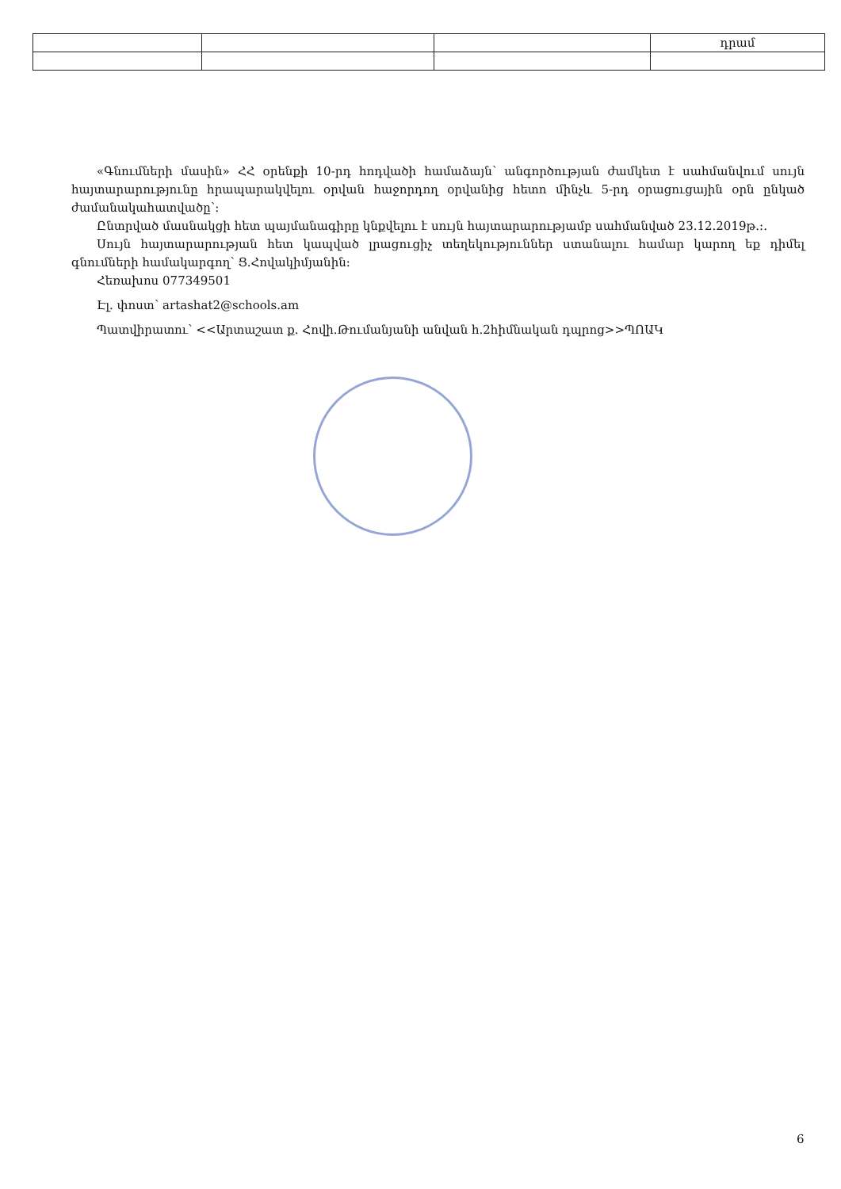| | | | դրամ |
«Գնումների մասին» ՀՀ օրենքի 10-րդ հոդվածի համաձայն՝ անգործության ժամկետ է սահմանվում սույն հայտարարությունը հրապարակվելու օրվան հաջորդող օրվանից հետո մինչև 5-րդ օրացուցային օրն ընկած ժամանակահատվածը՝։
Ընտրված մասնակցի հետ պայմանագիրը կնքվելու է սույն հայտարարությամբ սահմանված 23.12.2019թ.։.
Սույն հայտարարության հետ կապված լրացուցիչ տեղեկություններ ստանալու համար կարող եք դիմել գնումների համակարգող՝ Ց.Հովակիմյանին։
Հեռախոս 077349501
Էլ. փոստ՝ artashat2@schools.am
Պատվիրատու՝ <<Արտաշատ ք. Հովի.Թումանյանի անվան հ.2հիմնական դպրոց>>ՊՈԱԿ
6